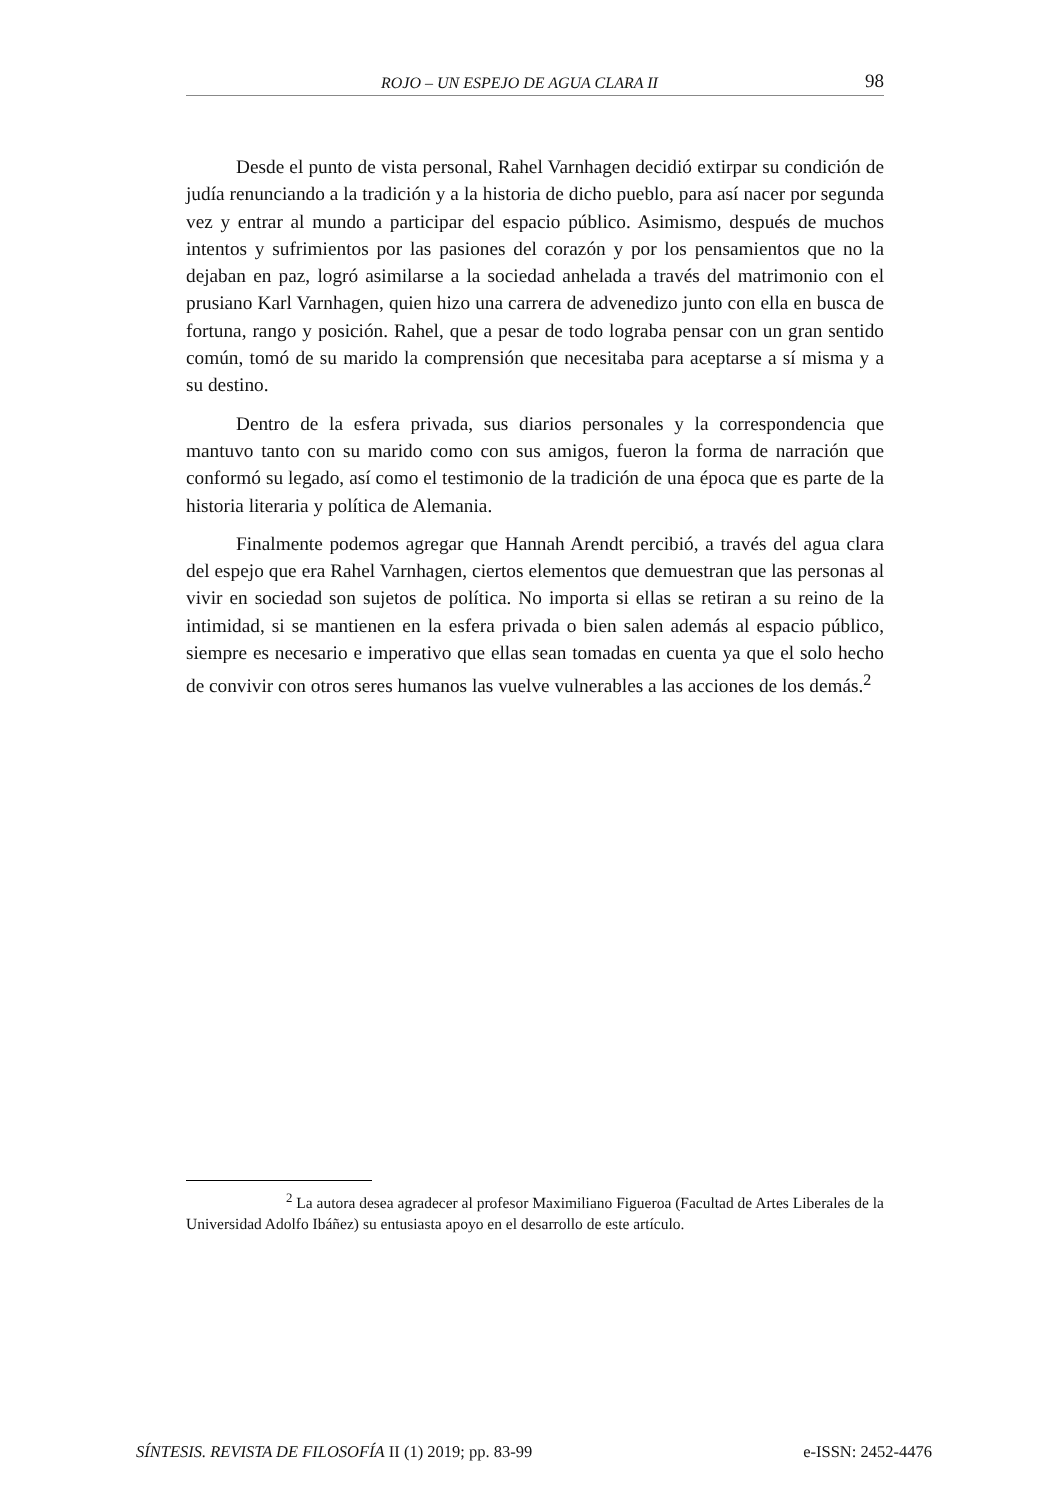ROJO – UN ESPEJO DE AGUA CLARA II 98
Desde el punto de vista personal, Rahel Varnhagen decidió extirpar su condición de judía renunciando a la tradición y a la historia de dicho pueblo, para así nacer por segunda vez y entrar al mundo a participar del espacio público. Asimismo, después de muchos intentos y sufrimientos por las pasiones del corazón y por los pensamientos que no la dejaban en paz, logró asimilarse a la sociedad anhelada a través del matrimonio con el prusiano Karl Varnhagen, quien hizo una carrera de advenedizo junto con ella en busca de fortuna, rango y posición. Rahel, que a pesar de todo lograba pensar con un gran sentido común, tomó de su marido la comprensión que necesitaba para aceptarse a sí misma y a su destino.
Dentro de la esfera privada, sus diarios personales y la correspondencia que mantuvo tanto con su marido como con sus amigos, fueron la forma de narración que conformó su legado, así como el testimonio de la tradición de una época que es parte de la historia literaria y política de Alemania.
Finalmente podemos agregar que Hannah Arendt percibió, a través del agua clara del espejo que era Rahel Varnhagen, ciertos elementos que demuestran que las personas al vivir en sociedad son sujetos de política. No importa si ellas se retiran a su reino de la intimidad, si se mantienen en la esfera privada o bien salen además al espacio público, siempre es necesario e imperativo que ellas sean tomadas en cuenta ya que el solo hecho de convivir con otros seres humanos las vuelve vulnerables a las acciones de los demás.<sup>2</sup>
<sup>2</sup> La autora desea agradecer al profesor Maximiliano Figueroa (Facultad de Artes Liberales de la Universidad Adolfo Ibáñez) su entusiasta apoyo en el desarrollo de este artículo.
SÍNTESIS. REVISTA DE FILOSOFÍA II (1) 2019; pp. 83-99 e-ISSN: 2452-4476